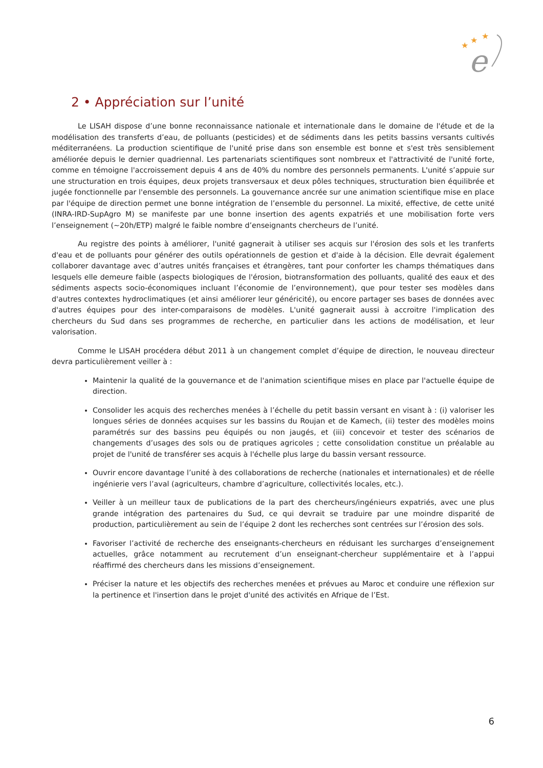★
★
★
e
2 • Appréciation sur l’unité
Le LISAH dispose d’une bonne reconnaissance nationale et internationale dans le domaine de l'étude et de la modélisation des transferts d’eau, de polluants (pesticides) et de sédiments dans les petits bassins versants cultivés méditerranéens. La production scientifique de l'unité prise dans son ensemble est bonne et s'est très sensiblement améliorée depuis le dernier quadriennal. Les partenariats scientifiques sont nombreux et l'attractivité de l'unité forte, comme en témoigne l'accroissement depuis 4 ans de 40% du nombre des personnels permanents. L'unité s’appuie sur une structuration en trois équipes, deux projets transversaux et deux pôles techniques, structuration bien équilibrée et jugée fonctionnelle par l'ensemble des personnels. La gouvernance ancrée sur une animation scientifique mise en place par l'équipe de direction permet une bonne intégration de l’ensemble du personnel. La mixité, effective, de cette unité (INRA-IRD-SupAgro M) se manifeste par une bonne insertion des agents expatriés et une mobilisation forte vers l’enseignement (~20h/ETP) malgré le faible nombre d’enseignants chercheurs de l’unité.
Au registre des points à améliorer, l'unité gagnerait à utiliser ses acquis sur l'érosion des sols et les tranferts d'eau et de polluants pour générer des outils opérationnels de gestion et d'aide à la décision. Elle devrait également collaborer davantage avec d’autres unités françaises et étrangères, tant pour conforter les champs thématiques dans lesquels elle demeure faible (aspects biologiques de l'érosion, biotransformation des polluants, qualité des eaux et des sédiments aspects socio-économiques incluant l’économie de l’environnement), que pour tester ses modèles dans d'autres contextes hydroclimatiques (et ainsi améliorer leur généricité), ou encore partager ses bases de données avec d'autres équipes pour des inter-comparaisons de modèles. L'unité gagnerait aussi à accroitre l'implication des chercheurs du Sud dans ses programmes de recherche, en particulier dans les actions de modélisation, et leur valorisation.
Comme le LISAH procédera début 2011 à un changement complet d’équipe de direction, le nouveau directeur devra particulièrement veiller à :
Maintenir la qualité de la gouvernance et de l'animation scientifique mises en place par l'actuelle équipe de direction.
Consolider les acquis des recherches menées à l’échelle du petit bassin versant en visant à : (i) valoriser les longues séries de données acquises sur les bassins du Roujan et de Kamech, (ii) tester des modèles moins paramétrés sur des bassins peu équipés ou non jaugés, et (iii) concevoir et tester des scénarios de changements d’usages des sols ou de pratiques agricoles ; cette consolidation constitue un préalable au projet de l'unité de transférer ses acquis à l'échelle plus large du bassin versant ressource.
Ouvrir encore davantage l’unité à des collaborations de recherche (nationales et internationales) et de réelle ingénierie vers l’aval (agriculteurs, chambre d’agriculture, collectivités locales, etc.).
Veiller à un meilleur taux de publications de la part des chercheurs/ingénieurs expatriés, avec une plus grande intégration des partenaires du Sud, ce qui devrait se traduire par une moindre disparité de production, particulièrement au sein de l’équipe 2 dont les recherches sont centrées sur l’érosion des sols.
Favoriser l’activité de recherche des enseignants-chercheurs en réduisant les surcharges d’enseignement actuelles, grâce notamment au recrutement d’un enseignant-chercheur supplémentaire et à l’appui réaffirmé des chercheurs dans les missions d’enseignement.
Préciser la nature et les objectifs des recherches menées et prévues au Maroc et conduire une réflexion sur la pertinence et l'insertion dans le projet d'unité des activités en Afrique de l’Est.
6